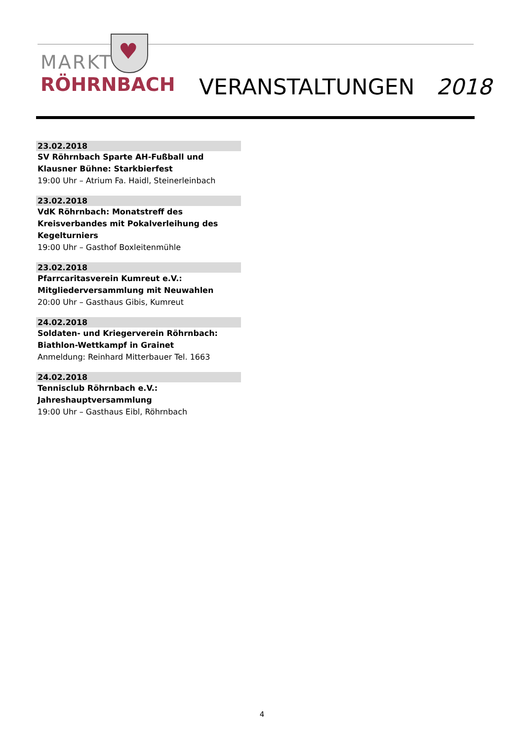♥
MARKT
RÖHRNBACH
VERANSTALTUNGEN 2018
23.02.2018
SV Röhrnbach Sparte AH-Fußball und Klausner Bühne: Starkbierfest
19:00 Uhr – Atrium Fa. Haidl, Steinerleinbach
23.02.2018
VdK Röhrnbach: Monatstreff des Kreisverbandes mit Pokalverleihung des Kegelturniers
19:00 Uhr – Gasthof Boxleitenmühle
23.02.2018
Pfarrcaritasverein Kumreut e.V.: Mitgliederversammlung mit Neuwahlen
20:00 Uhr – Gasthaus Gibis, Kumreut
24.02.2018
Soldaten- und Kriegerverein Röhrnbach: Biathlon-Wettkampf in Grainet
Anmeldung: Reinhard Mitterbauer Tel. 1663
24.02.2018
Tennisclub Röhrnbach e.V.: Jahreshauptversammlung
19:00 Uhr – Gasthaus Eibl, Röhrnbach
4